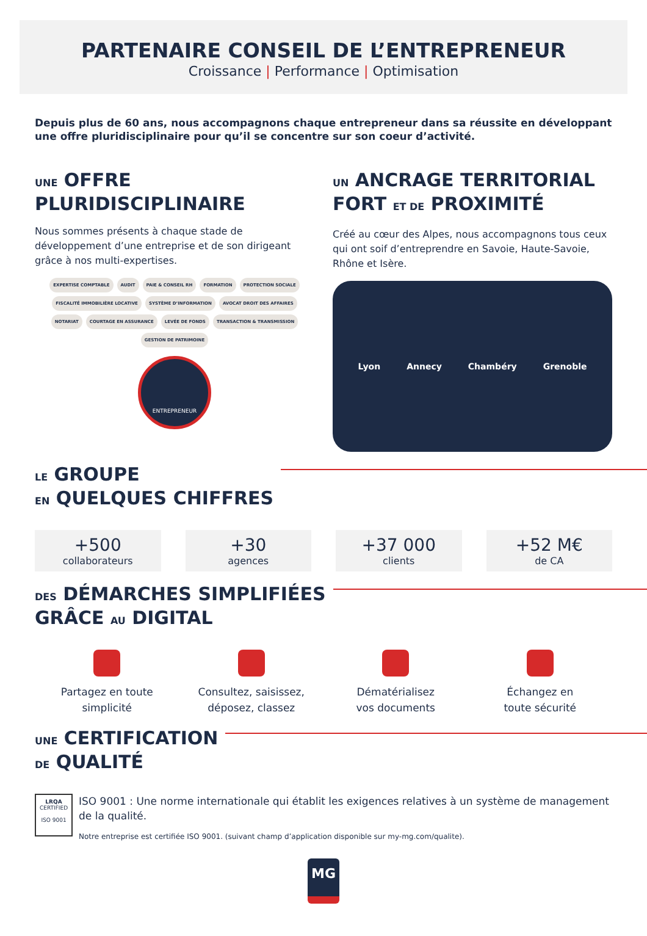PARTENAIRE CONSEIL DE L’ENTREPRENEUR
Croissance | Performance | Optimisation
Depuis plus de 60 ans, nous accompagnons chaque entrepreneur dans sa réussite en développant une offre pluridisciplinaire pour qu’il se concentre sur son coeur d’activité.
UNE OFFRE
PLURIDISCIPLINAIRE
Nous sommes présents à chaque stade de développement d’une entreprise et de son dirigeant grâce à nos multi-expertises.
EXPERTISE COMPTABLE AUDIT PAIE & CONSEIL RH FORMATION PROTECTION SOCIALE FISCALITÉ IMMOBILIÈRE LOCATIVE SYSTÈME D’INFORMATION AVOCAT DROIT DES AFFAIRES NOTARIAT COURTAGE EN ASSURANCE LEVÉE DE FONDS TRANSACTION & TRANSMISSION GESTION DE PATRIMOINE
ENTREPRENEUR
UN ANCRAGE TERRITORIAL
FORT ET DE PROXIMITÉ
Créé au cœur des Alpes, nous accompagnons tous ceux qui ont soif d’entreprendre en Savoie, Haute-Savoie, Rhône et Isère.
Lyon Annecy Chambéry Grenoble
LE GROUPE
EN QUELQUES CHIFFRES
+500
collaborateurs
+30
agences
+37 000
clients
+52 M€
de CA
DES DÉMARCHES SIMPLIFIÉES
GRÂCE AU DIGITAL
Partagez en toute
simplicité
Consultez, saisissez,
déposez, classez
Dématérialisez
vos documents
Échangez en
toute sécurité
UNE CERTIFICATION
DE QUALITÉ
LRQA
CERTIFIED
ISO 9001
ISO 9001 : Une norme internationale qui établit les exigences relatives à un système de management de la qualité.
Notre entreprise est certifiée ISO 9001. (suivant champ d’application disponible sur my-mg.com/qualite).
MG